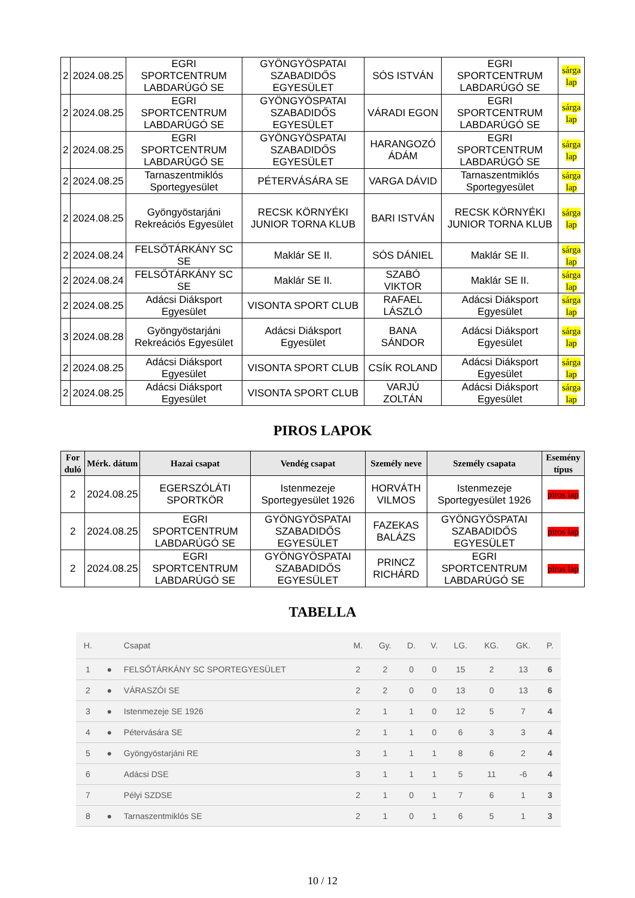| 2 | 2024.08.25 | EGRI SPORTCENTRUM LABDARÚGÓ SE | GYÖNGYÖSPATAI SZABADIDŐS EGYESÜLET | SÓS ISTVÁN | EGRI SPORTCENTRUM LABDARÚGÓ SE | sárga lap |
| 2 | 2024.08.25 | EGRI SPORTCENTRUM LABDARÚGÓ SE | GYÖNGYÖSPATAI SZABADIDŐS EGYESÜLET | VÁRADI EGON | EGRI SPORTCENTRUM LABDARÚGÓ SE | sárga lap |
| 2 | 2024.08.25 | EGRI SPORTCENTRUM LABDARÚGÓ SE | GYÖNGYÖSPATAI SZABADIDŐS EGYESÜLET | HARANGOZÓ ÁDÁM | EGRI SPORTCENTRUM LABDARÚGÓ SE | sárga lap |
| 2 | 2024.08.25 | Tarnaszentmiklós Sportegyesület | PÉTERVÁSÁRA SE | VARGA DÁVID | Tarnaszentmiklós Sportegyesület | sárga lap |
| 2 | 2024.08.25 | Gyöngyöstarjáni Rekreációs Egyesület | RECSK KÖRNYÉKI JUNIOR TORNA KLUB | BARI ISTVÁN | RECSK KÖRNYÉKI JUNIOR TORNA KLUB | sárga lap |
| 2 | 2024.08.24 | FELSŐTÁRKÁNY SC SE | Maklár SE II. | SÓS DÁNIEL | Maklár SE II. | sárga lap |
| 2 | 2024.08.24 | FELSŐTÁRKÁNY SC SE | Maklár SE II. | SZABÓ VIKTOR | Maklár SE II. | sárga lap |
| 2 | 2024.08.25 | Adácsi Diáksport Egyesület | VISONTA SPORT CLUB | RAFAEL LÁSZLÓ | Adácsi Diáksport Egyesület | sárga lap |
| 3 | 2024.08.28 | Gyöngyöstarjáni Rekreációs Egyesület | Adácsi Diáksport Egyesület | BANA SÁNDOR | Adácsi Diáksport Egyesület | sárga lap |
| 2 | 2024.08.25 | Adácsi Diáksport Egyesület | VISONTA SPORT CLUB | CSÍK ROLAND | Adácsi Diáksport Egyesület | sárga lap |
| 2 | 2024.08.25 | Adácsi Diáksport Egyesület | VISONTA SPORT CLUB | VARJÚ ZOLTÁN | Adácsi Diáksport Egyesület | sárga lap |
PIROS LAPOK
| For duló | Mérk. dátum | Hazai csapat | Vendég csapat | Személy neve | Személy csapata | Esemény típus |
| --- | --- | --- | --- | --- | --- | --- |
| 2 | 2024.08.25 | EGERSZÓLÁTI SPORTKÖR | Istenmezeje Sportegyesület 1926 | HORVÁTH VILMOS | Istenmezeje Sportegyesület 1926 | piros lap |
| 2 | 2024.08.25 | EGRI SPORTCENTRUM LABDARÚGÓ SE | GYÖNGYÖSPATAI SZABADIDŐS EGYESÜLET | FAZEKAS BALÁZS | GYÖNGYÖSPATAI SZABADIDŐS EGYESÜLET | piros lap |
| 2 | 2024.08.25 | EGRI SPORTCENTRUM LABDARÚGÓ SE | GYÖNGYÖSPATAI SZABADIDŐS EGYESÜLET | PRINCZ RICHÁRD | EGRI SPORTCENTRUM LABDARÚGÓ SE | piros lap |
TABELLA
| H. | | Csapat | M. | Gy. | D. | V. | LG. | KG. | GK. | P. |
| --- | --- | --- | --- | --- | --- | --- | --- | --- | --- | --- |
| 1 | ● | FELSŐTÁRKÁNY SC SPORTEGYESÜLET | 2 | 2 | 0 | 0 | 15 | 2 | 13 | 6 |
| 2 | ● | VÁRASZÓI SE | 2 | 2 | 0 | 0 | 13 | 0 | 13 | 6 |
| 3 | ● | Istenmezeje SE 1926 | 2 | 1 | 1 | 0 | 12 | 5 | 7 | 4 |
| 4 | ● | Pétervására SE | 2 | 1 | 1 | 0 | 6 | 3 | 3 | 4 |
| 5 | ● | Gyöngyöstarjáni RE | 3 | 1 | 1 | 1 | 8 | 6 | 2 | 4 |
| 6 | | Adácsi DSE | 3 | 1 | 1 | 1 | 5 | 11 | -6 | 4 |
| 7 | | Pélyi SZDSE | 2 | 1 | 0 | 1 | 7 | 6 | 1 | 3 |
| 8 | ● | Tarnaszentmiklós SE | 2 | 1 | 0 | 1 | 6 | 5 | 1 | 3 |
10 / 12